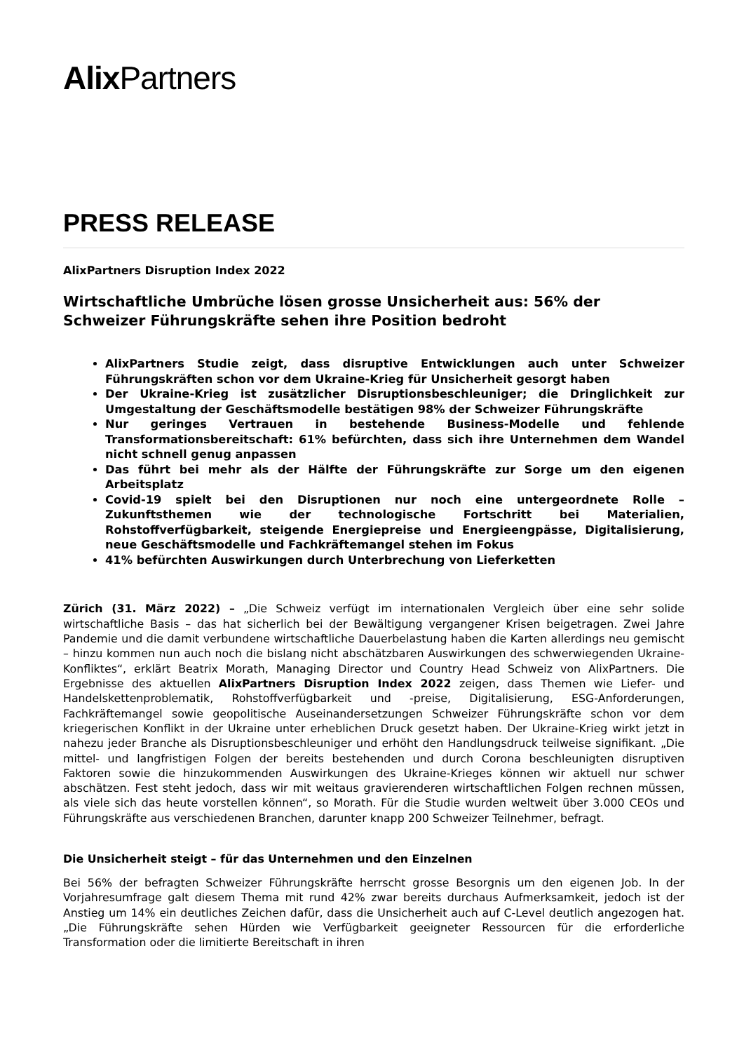Alix Partners
PRESS RELEASE
AlixPartners Disruption Index 2022
Wirtschaftliche Umbrüche lösen grosse Unsicherheit aus: 56% der Schweizer Führungskräfte sehen ihre Position bedroht
AlixPartners Studie zeigt, dass disruptive Entwicklungen auch unter Schweizer Führungskräften schon vor dem Ukraine-Krieg für Unsicherheit gesorgt haben
Der Ukraine-Krieg ist zusätzlicher Disruptionsbeschleuniger; die Dringlichkeit zur Umgestaltung der Geschäftsmodelle bestätigen 98% der Schweizer Führungskräfte
Nur geringes Vertrauen in bestehende Business-Modelle und fehlende Transformationsbereitschaft: 61% befürchten, dass sich ihre Unternehmen dem Wandel nicht schnell genug anpassen
Das führt bei mehr als der Hälfte der Führungskräfte zur Sorge um den eigenen Arbeitsplatz
Covid-19 spielt bei den Disruptionen nur noch eine untergeordnete Rolle – Zukunftsthemen wie der technologische Fortschritt bei Materialien, Rohstoffverfügbarkeit, steigende Energiepreise und Energieengpässe, Digitalisierung, neue Geschäftsmodelle und Fachkräftemangel stehen im Fokus
41% befürchten Auswirkungen durch Unterbrechung von Lieferketten
Zürich (31. März 2022) – „Die Schweiz verfügt im internationalen Vergleich über eine sehr solide wirtschaftliche Basis – das hat sicherlich bei der Bewältigung vergangener Krisen beigetragen. Zwei Jahre Pandemie und die damit verbundene wirtschaftliche Dauerbelastung haben die Karten allerdings neu gemischt – hinzu kommen nun auch noch die bislang nicht abschätzbaren Auswirkungen des schwerwiegenden Ukraine-Konfliktes“, erklärt Beatrix Morath, Managing Director und Country Head Schweiz von AlixPartners. Die Ergebnisse des aktuellen AlixPartners Disruption Index 2022 zeigen, dass Themen wie Liefer- und Handelskettenproblematik, Rohstoffverfügbarkeit und -preise, Digitalisierung, ESG-Anforderungen, Fachkräftemangel sowie geopolitische Auseinandersetzungen Schweizer Führungskräfte schon vor dem kriegerischen Konflikt in der Ukraine unter erheblichen Druck gesetzt haben. Der Ukraine-Krieg wirkt jetzt in nahezu jeder Branche als Disruptionsbeschleuniger und erhöht den Handlungsdruck teilweise signifikant. „Die mittel- und langfristigen Folgen der bereits bestehenden und durch Corona beschleunigten disruptiven Faktoren sowie die hinzukommenden Auswirkungen des Ukraine-Krieges können wir aktuell nur schwer abschätzen. Fest steht jedoch, dass wir mit weitaus gravierenderen wirtschaftlichen Folgen rechnen müssen, als viele sich das heute vorstellen können“, so Morath. Für die Studie wurden weltweit über 3.000 CEOs und Führungskräfte aus verschiedenen Branchen, darunter knapp 200 Schweizer Teilnehmer, befragt.
Die Unsicherheit steigt – für das Unternehmen und den Einzelnen
Bei 56% der befragten Schweizer Führungskräfte herrscht grosse Besorgnis um den eigenen Job. In der Vorjahresumfrage galt diesem Thema mit rund 42% zwar bereits durchaus Aufmerksamkeit, jedoch ist der Anstieg um 14% ein deutliches Zeichen dafür, dass die Unsicherheit auch auf C-Level deutlich angezogen hat. „Die Führungskräfte sehen Hürden wie Verfügbarkeit geeigneter Ressourcen für die erforderliche Transformation oder die limitierte Bereitschaft in ihren